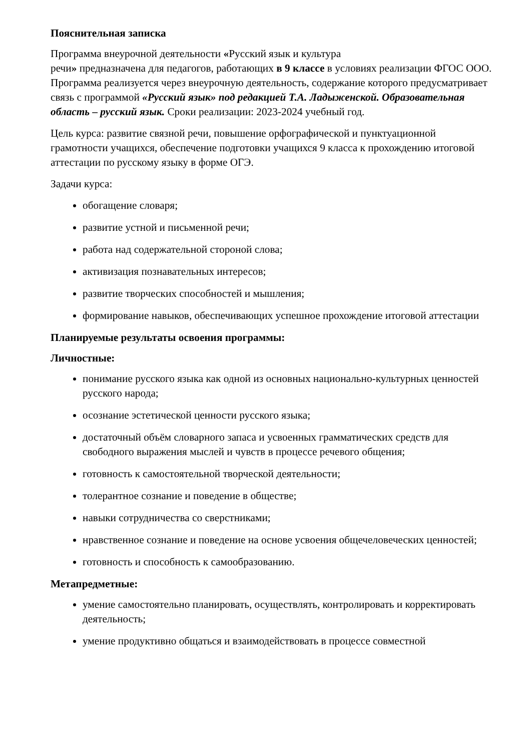Пояснительная записка
Программа внеурочной деятельности «Русский язык и культура
речи» предназначена для педагогов, работающих в 9 классе в условиях реализации ФГОС ООО. Программа реализуется через внеурочную деятельность, содержание которого предусматривает связь с программой «Русский язык» под редакцией Т.А. Ладыженской. Образовательная область – русский язык. Сроки реализации: 2023-2024 учебный год.
Цель курса: развитие связной речи, повышение орфографической и пунктуационной грамотности учащихся, обеспечение подготовки учащихся 9 класса к прохождению итоговой аттестации по русскому языку в форме ОГЭ.
Задачи курса:
обогащение словаря;
развитие устной и письменной речи;
работа над содержательной стороной слова;
активизация познавательных интересов;
развитие творческих способностей и мышления;
формирование навыков, обеспечивающих успешное прохождение итоговой аттестации
Планируемые результаты освоения программы:
Личностные:
понимание русского языка как одной из основных национально-культурных ценностей русского народа;
осознание эстетической ценности русского языка;
достаточный объём словарного запаса и усвоенных грамматических средств для свободного выражения мыслей и чувств в процессе речевого общения;
готовность к самостоятельной творческой деятельности;
толерантное сознание и поведение в обществе;
навыки сотрудничества со сверстниками;
нравственное сознание и поведение на основе усвоения общечеловеческих ценностей;
готовность и способность к самообразованию.
Метапредметные:
умение самостоятельно планировать, осуществлять, контролировать и корректировать деятельность;
умение продуктивно общаться и взаимодействовать в процессе совместной